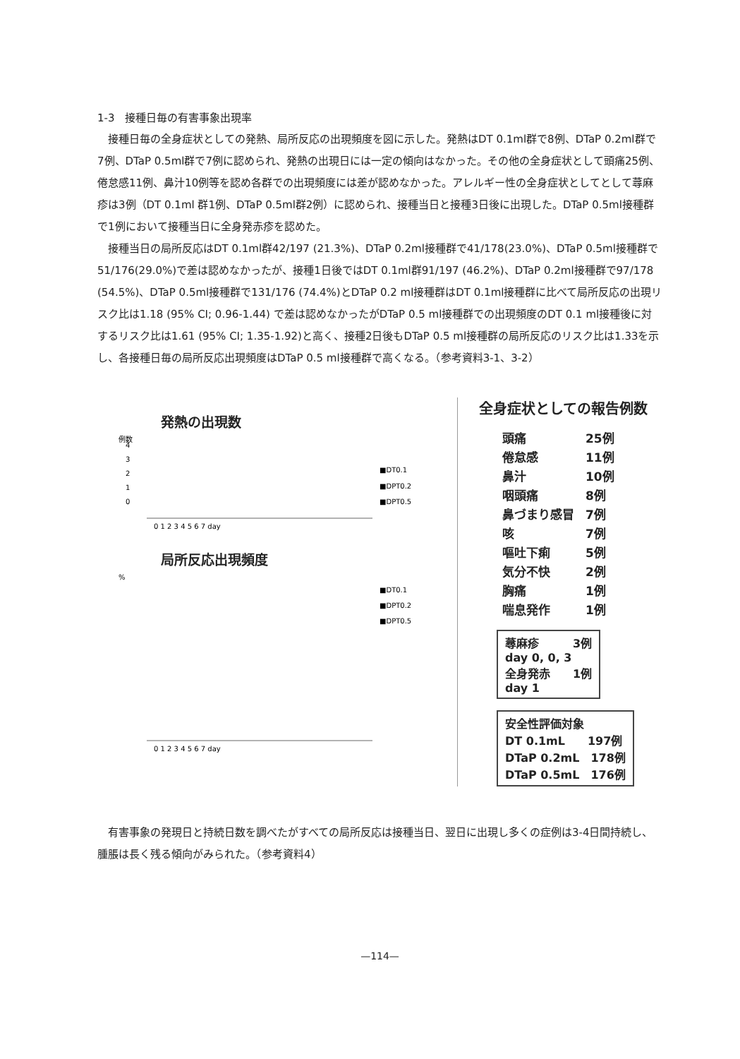1-3　接種日毎の有害事象出現率
接種日毎の全身症状としての発熱、局所反応の出現頻度を図に示した。発熱はDT 0.1ml群で8例、DTaP 0.2ml群で7例、DTaP 0.5ml群で7例に認められ、発熱の出現日には一定の傾向はなかった。その他の全身症状として頭痛25例、倦怠感11例、鼻汁10例等を認め各群での出現頻度には差が認めなかった。アレルギー性の全身症状としてとして蕁麻疹は3例（DT 0.1ml 群1例、DTaP 0.5ml群2例）に認められ、接種当日と接種3日後に出現した。DTaP 0.5ml接種群で1例において接種当日に全身発赤疹を認めた。
接種当日の局所反応はDT 0.1ml群42/197 (21.3%)、DTaP 0.2ml接種群で41/178(23.0%)、DTaP 0.5ml接種群で51/176(29.0%)で差は認めなかったが、接種1日後ではDT 0.1ml群91/197 (46.2%)、DTaP 0.2ml接種群で97/178 (54.5%)、DTaP 0.5ml接種群で131/176 (74.4%)とDTaP 0.2 ml接種群はDT 0.1ml接種群に比べて局所反応の出現リスク比は1.18 (95% CI; 0.96-1.44) で差は認めなかったがDTaP 0.5 ml接種群での出現頻度のDT 0.1 ml接種後に対するリスク比は1.61 (95% CI; 1.35-1.92)と高く、接種2日後もDTaP 0.5 ml接種群の局所反応のリスク比は1.33を示し、各接種日毎の局所反応出現頻度はDTaP 0.5 ml接種群で高くなる。（参考資料3-1、3-2）
発熱の出現数
例数
4
3
2
1
0
■DT0.1
■DPT0.2
■DPT0.5
0 1 2 3 4 5 6 7 day
局所反応出現頻度
%
■DT0.1
■DPT0.2
■DPT0.5
0 1 2 3 4 5 6 7 day
全身症状としての報告例数
| 頭痛 | 25例 |
| 倦怠感 | 11例 |
| 鼻汁 | 10例 |
| 咽頭痛 | 8例 |
| 鼻づまり感冒 | 7例 |
| 咳 | 7例 |
| 嘔吐下痢 | 5例 |
| 気分不快 | 2例 |
| 胸痛 | 1例 |
| 喘息発作 | 1例 |
蕁麻疹　　　3例
day 0, 0, 3
全身発赤　　1例
day 1
安全性評価対象
DT 0.1mL　　197例
DTaP 0.2mL　178例
DTaP 0.5mL　176例
有害事象の発現日と持続日数を調べたがすべての局所反応は接種当日、翌日に出現し多くの症例は3-4日間持続し、腫脹は長く残る傾向がみられた。（参考資料4）
—114—